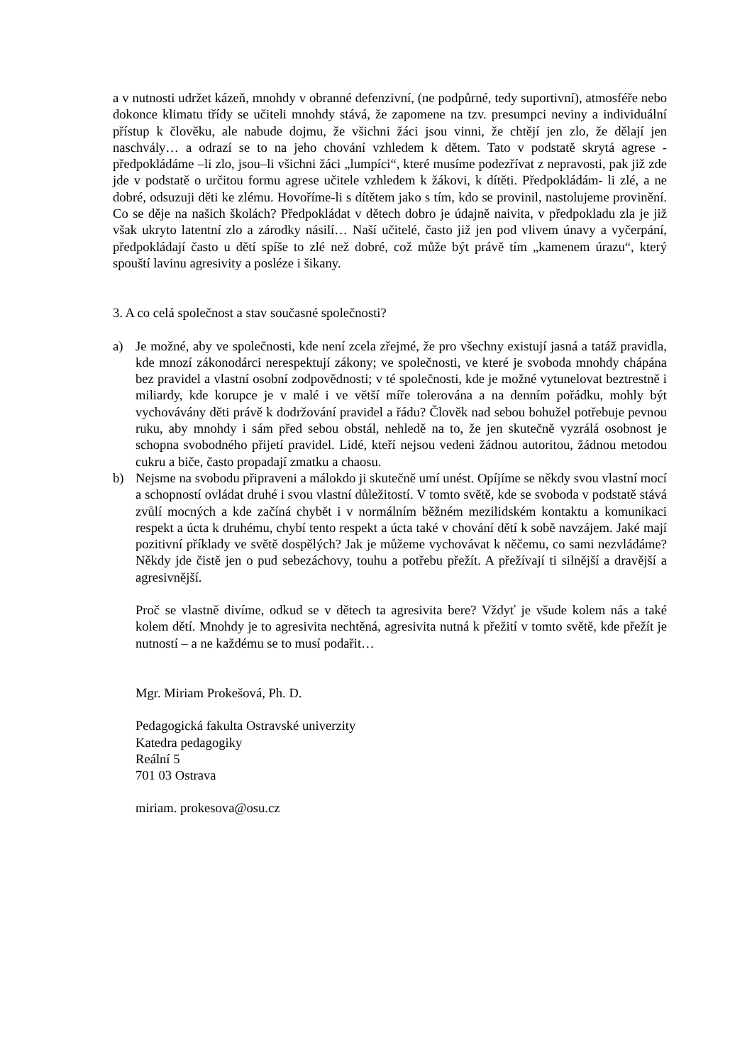a v nutnosti udržet kázeň, mnohdy v obranné defenzivní, (ne podpůrné, tedy suportivní), atmosféře nebo dokonce klimatu třídy se učiteli mnohdy stává, že zapomene na tzv. presumpci neviny a individuální přístup k člověku, ale nabude dojmu, že všichni žáci jsou vinni, že chtějí jen zlo, že dělají jen naschvály… a odrazí se to na jeho chování vzhledem k dětem. Tato v podstatě skrytá agrese - předpokládáme –li zlo, jsou–li všichni žáci „lumpíci“, které musíme podezřívat z nepravosti, pak již zde jde v podstatě o určitou formu agrese učitele vzhledem k žákovi, k dítěti. Předpokládám- li zlé, a ne dobré, odsuzuji děti ke zlému. Hovoříme-li s dítětem jako s tím, kdo se provinil, nastolujeme provinění. Co se děje na našich školách? Předpokládat v dětech dobro je údajně naivita, v předpokladu zla je již však ukryto latentní zlo a zárodky násilí… Naší učitelé, často již jen pod vlivem únavy a vyčerpání, předpokládají často u dětí spíše to zlé než dobré, což může být právě tím „kamenem úrazu“, který spouští lavinu agresivity a posléze i šikany.
3. A co celá společnost a stav současné společnosti?
a) Je možné, aby ve společnosti, kde není zcela zřejmé, že pro všechny existují jasná a tatáž pravidla, kde mnozí zákonodárci nerespektují zákony; ve společnosti, ve které je svoboda mnohdy chápána bez pravidel a vlastní osobní zodpovědnosti; v té společnosti, kde je možné vytunelovat beztrestně i miliardy, kde korupce je v malé i ve větší míře tolerována a na denním pořádku, mohly být vychovávány děti právě k dodržování pravidel a řádu? Člověk nad sebou bohužel potřebuje pevnou ruku, aby mnohdy i sám před sebou obstál, nehledě na to, že jen skutečně vyzrálá osobnost je schopna svobodného přijetí pravidel. Lidé, kteří nejsou vedeni žádnou autoritou, žádnou metodou cukru a biče, často propadají zmatku a chaosu.
b) Nejsme na svobodu připraveni a málokdo ji skutečně umí unést. Opíjíme se někdy svou vlastní mocí a schopností ovládat druhé i svou vlastní důležitostí. V tomto světě, kde se svoboda v podstatě stává zvůlí mocných a kde začíná chybět i v normálním běžném mezilidském kontaktu a komunikaci respekt a úcta k druhému, chybí tento respekt a úcta také v chování dětí k sobě navzájem. Jaké mají pozitivní příklady ve světě dospělých? Jak je můžeme vychovávat k něčemu, co sami nezvládáme? Někdy jde čistě jen o pud sebezáchovy, touhu a potřebu přežít. A přežívají ti silnější a dravější a agresivnější.
Proč se vlastně divíme, odkud se v dětech ta agresivita bere? Vždyť je všude kolem nás a také kolem dětí. Mnohdy je to agresivita nechtěná, agresivita nutná k přežití v tomto světě, kde přežít je nutností – a ne každému se to musí podařit…
Mgr. Miriam Prokešová, Ph. D.
Pedagogická fakulta Ostravské univerzity
Katedra pedagogiky
Reální 5
701 03 Ostrava
miriam. prokesova@osu.cz